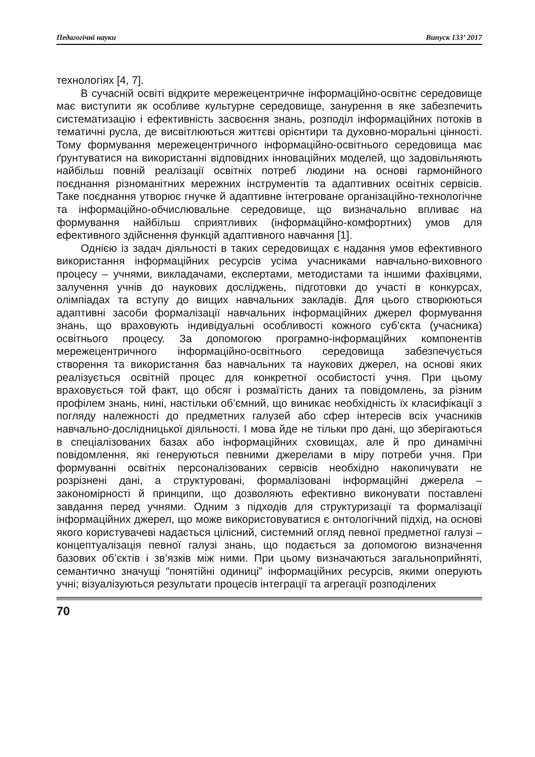Педагогічні науки Випуск 133’ 2017
технологіях [4, 7].
В сучасній освіті відкрите мережецентричне інформаційно-освітнє середовище має виступити як особливе культурне середовище, занурення в яке забезпечить систематизацію і ефективність засвоєння знань, розподіл інформаційних потоків в тематичні русла, де висвітлюються життєві орієнтири та духовно-моральні цінності. Тому формування мережецентричного інформаційно-освітнього середовища має ґрунтуватися на використанні відповідних інноваційних моделей, що задовільняють найбільш повній реалізації освітніх потреб людини на основі гармонійного поєднання різноманітних мережних інструментів та адаптивних освітніх сервісів. Таке поєднання утворює гнучке й адаптивне інтегроване організаційно-технологічне та інформаційно-обчислювальне середовище, що визначально впливає на формування найбільш сприятливих (інформаційно-комфортних) умов для ефективного здійснення функцій адаптивного навчання [1].
Однією із задач діяльності в таких середовищах є надання умов ефективного використання інформаційних ресурсів усіма учасниками навчально-виховного процесу – учнями, викладачами, експертами, методистами та іншими фахівцями, залучення учнів до наукових досліджень, підготовки до участі в конкурсах, олімпіадах та вступу до вищих навчальних закладів. Для цього створюються адаптивні засоби формалізації навчальних інформаційних джерел формування знань, що враховують індивідуальні особливості кожного суб’єкта (учасника) освітнього процесу. За допомогою програмно-інформаційних компонентів мережецентричного інформаційно-освітнього середовища забезпечується створення та використання баз навчальних та наукових джерел, на основі яких реалізується освітній процес для конкретної особистості учня. При цьому враховується той факт, що обсяг і розмаїтість даних та повідомлень, за різним профілем знань, нині, настільки об’ємний, що виникає необхідність їх класифікації з погляду належності до предметних галузей або сфер інтересів всіх учасників навчально-дослідницької діяльності. І мова йде не тільки про дані, що зберігаються в спеціалізованих базах або інформаційних сховищах, але й про динамічні повідомлення, які генеруються певними джерелами в міру потреби учня. При формуванні освітніх персоналізованих сервісів необхідно накопичувати не розрізнені дані, а структуровані, формалізовані інформаційні джерела – закономірності й принципи, що дозволяють ефективно виконувати поставлені завдання перед учнями. Одним з підходів для структуризації та формалізації інформаційних джерел, що може використовуватися є онтологічний підхід, на основі якого користувачеві надається цілісний, системний огляд певної предметної галузі – концептуалізація певної галузі знань, що подається за допомогою визначення базових об’єктів і зв’язків між ними. При цьому визначаються загальноприйняті, семантично значущі “понятійні одиниці” інформаційних ресурсів, якими оперують учні; візуалізуються результати процесів інтеграції та агрегації розподілених
70